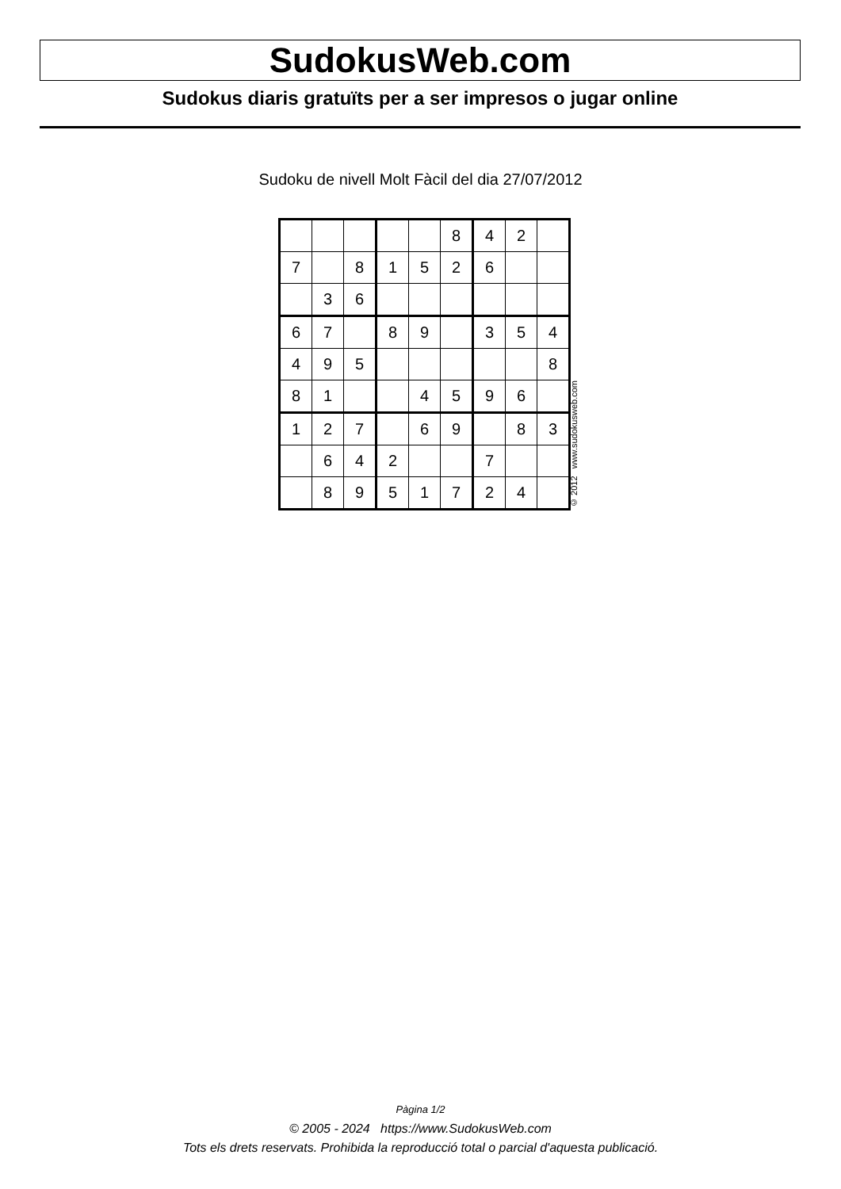SudokusWeb.com
Sudokus diaris gratuïts per a ser impresos o jugar online
Sudoku de nivell Molt Fàcil del dia 27/07/2012
| | | | | | 8 | 4 | 2 | |
| 7 | | 8 | 1 | 5 | 2 | 6 | | |
| | 3 | 6 | | | | | | |
| 6 | 7 | | 8 | 9 | | 3 | 5 | 4 |
| 4 | 9 | 5 | | | | | | 8 |
| 8 | 1 | | | 4 | 5 | 9 | 6 | |
| 1 | 2 | 7 | | 6 | 9 | | 8 | 3 |
| | 6 | 4 | 2 | | | 7 | | |
| | 8 | 9 | 5 | 1 | 7 | 2 | 4 | |
© 2012 www.sudokusweb.com
Pàgina 1/2
© 2005 - 2024 https://www.SudokusWeb.com
Tots els drets reservats. Prohibida la reproducció total o parcial d'aquesta publicació.